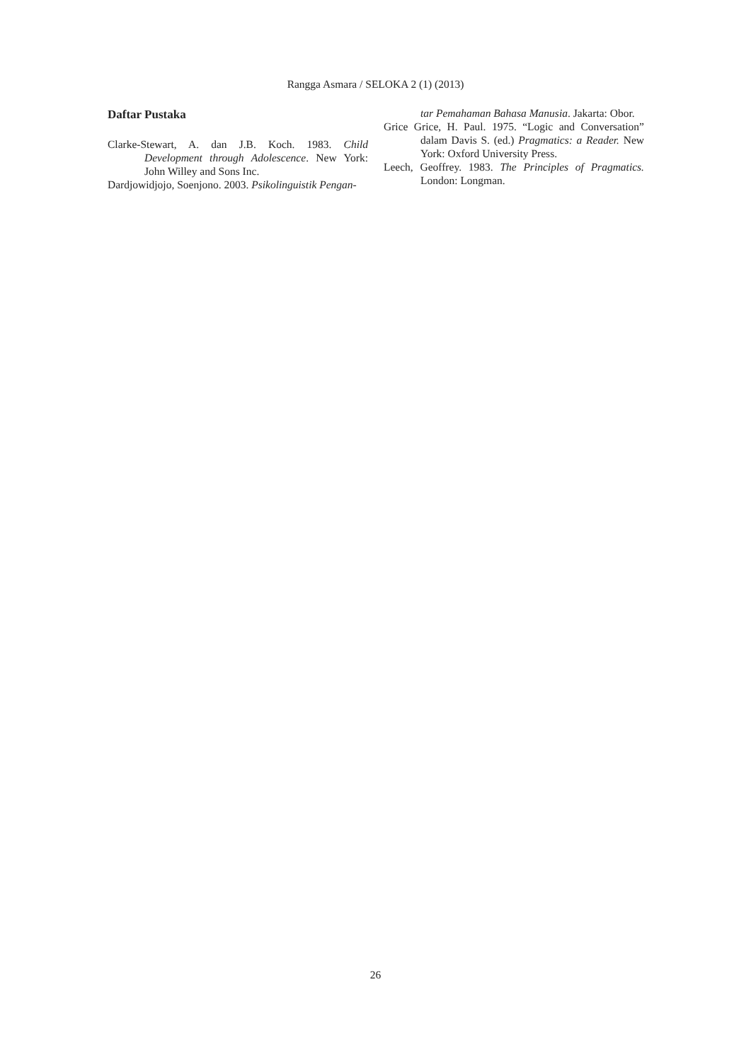Rangga Asmara / SELOKA 2 (1) (2013)
Daftar Pustaka
Clarke-Stewart, A. dan J.B. Koch. 1983. Child Development through Adolescence. New York: John Willey and Sons Inc.
Dardjowidjojo, Soenjono. 2003. Psikolinguistik Pengan-
tar Pemahaman Bahasa Manusia. Jakarta: Obor.
Grice Grice, H. Paul. 1975. “Logic and Conversation” dalam Davis S. (ed.) Pragmatics: a Reader. New York: Oxford University Press.
Leech, Geoffrey. 1983. The Principles of Pragmatics. London: Longman.
26